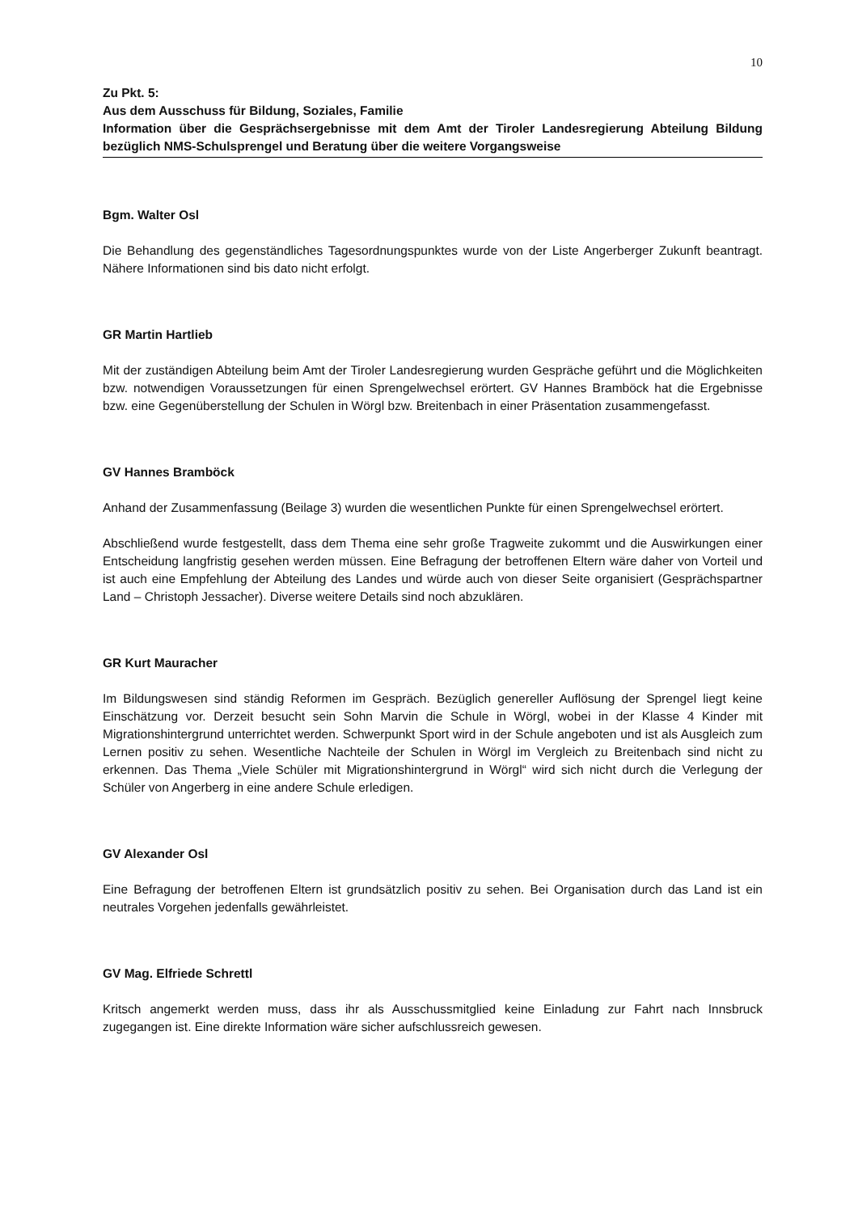10
Zu Pkt. 5:
Aus dem Ausschuss für Bildung, Soziales, Familie
Information über die Gesprächsergebnisse mit dem Amt der Tiroler Landesregierung Abteilung Bildung bezüglich NMS-Schulsprengel und Beratung über die weitere Vorgangsweise
Bgm. Walter Osl
Die Behandlung des gegenständliches Tagesordnungspunktes wurde von der Liste Angerberger Zukunft beantragt. Nähere Informationen sind bis dato nicht erfolgt.
GR Martin Hartlieb
Mit der zuständigen Abteilung beim Amt der Tiroler Landesregierung wurden Gespräche geführt und die Möglichkeiten bzw. notwendigen Voraussetzungen für einen Sprengelwechsel erörtert. GV Hannes Bramböck hat die Ergebnisse bzw. eine Gegenüberstellung der Schulen in Wörgl bzw. Breitenbach in einer Präsentation zusammengefasst.
GV Hannes Bramböck
Anhand der Zusammenfassung (Beilage 3) wurden die wesentlichen Punkte für einen Sprengelwechsel erörtert.
Abschließend wurde festgestellt, dass dem Thema eine sehr große Tragweite zukommt und die Auswirkungen einer Entscheidung langfristig gesehen werden müssen. Eine Befragung der betroffenen Eltern wäre daher von Vorteil und ist auch eine Empfehlung der Abteilung des Landes und würde auch von dieser Seite organisiert (Gesprächspartner Land – Christoph Jessacher). Diverse weitere Details sind noch abzuklären.
GR Kurt Mauracher
Im Bildungswesen sind ständig Reformen im Gespräch. Bezüglich genereller Auflösung der Sprengel liegt keine Einschätzung vor. Derzeit besucht sein Sohn Marvin die Schule in Wörgl, wobei in der Klasse 4 Kinder mit Migrationshintergrund unterrichtet werden. Schwerpunkt Sport wird in der Schule angeboten und ist als Ausgleich zum Lernen positiv zu sehen. Wesentliche Nachteile der Schulen in Wörgl im Vergleich zu Breitenbach sind nicht zu erkennen. Das Thema „Viele Schüler mit Migrationshintergrund in Wörgl“ wird sich nicht durch die Verlegung der Schüler von Angerberg in eine andere Schule erledigen.
GV Alexander Osl
Eine Befragung der betroffenen Eltern ist grundsätzlich positiv zu sehen. Bei Organisation durch das Land ist ein neutrales Vorgehen jedenfalls gewährleistet.
GV Mag. Elfriede Schrettl
Kritsch angemerkt werden muss, dass ihr als Ausschussmitglied keine Einladung zur Fahrt nach Innsbruck zugegangen ist. Eine direkte Information wäre sicher aufschlussreich gewesen.